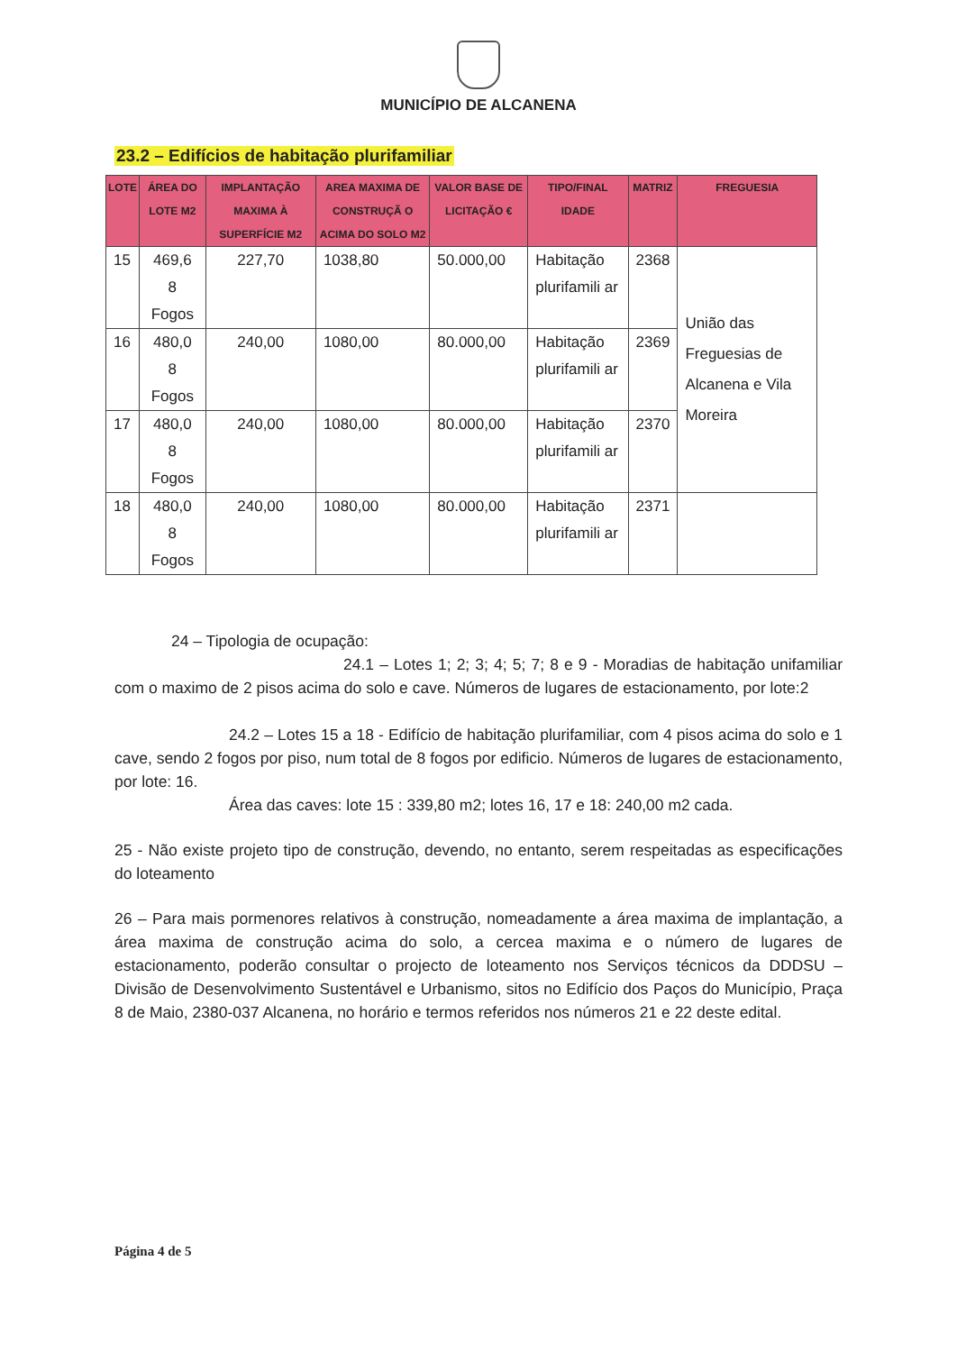MUNICÍPIO DE ALCANENA
23.2 – Edifícios de habitação plurifamiliar
| LOTE | ÁREA DO LOTE M2 | IMPLANTAÇÃO MAXIMA À SUPERFÍCIE M2 | AREA MAXIMA DE CONSTRUÇÃ O ACIMA DO SOLO M2 | VALOR BASE DE LICITAÇÃO € | TIPO/FINAL IDADE | MATRIZ | FREGUESIA |
| --- | --- | --- | --- | --- | --- | --- | --- |
| 15 | 469,6 8 Fogos | 227,70 | 1038,80 | 50.000,00 | Habitação plurifamili ar | 2368 | União das Freguesias de Alcanena e Vila Moreira |
| 16 | 480,0 8 Fogos | 240,00 | 1080,00 | 80.000,00 | Habitação plurifamili ar | 2369 | |
| 17 | 480,0 8 Fogos | 240,00 | 1080,00 | 80.000,00 | Habitação plurifamili ar | 2370 | |
| 18 | 480,0 8 Fogos | 240,00 | 1080,00 | 80.000,00 | Habitação plurifamili ar | 2371 | |
24 – Tipologia de ocupação:
24.1 – Lotes 1; 2; 3; 4; 5; 7; 8 e 9 - Moradias de habitação unifamiliar com o maximo de 2 pisos acima do solo e cave. Números de lugares de estacionamento, por lote:2
24.2 – Lotes 15 a 18 - Edifício de habitação plurifamiliar, com 4 pisos acima do solo e 1 cave, sendo 2 fogos por piso, num total de 8 fogos por edificio. Números de lugares de estacionamento, por lote: 16.
Área das caves: lote 15 : 339,80 m2; lotes 16, 17 e 18: 240,00 m2 cada.
25 - Não existe projeto tipo de construção, devendo, no entanto, serem respeitadas as especificações do loteamento
26 – Para mais pormenores relativos à construção, nomeadamente a área maxima de implantação, a área maxima de construção acima do solo, a cercea maxima e o número de lugares de estacionamento, poderão consultar o projecto de loteamento nos Serviços técnicos da DDDSU – Divisão de Desenvolvimento Sustentável e Urbanismo, sitos no Edifício dos Paços do Município, Praça 8 de Maio, 2380-037 Alcanena, no horário e termos referidos nos números 21 e 22 deste edital.
Página 4 de 5